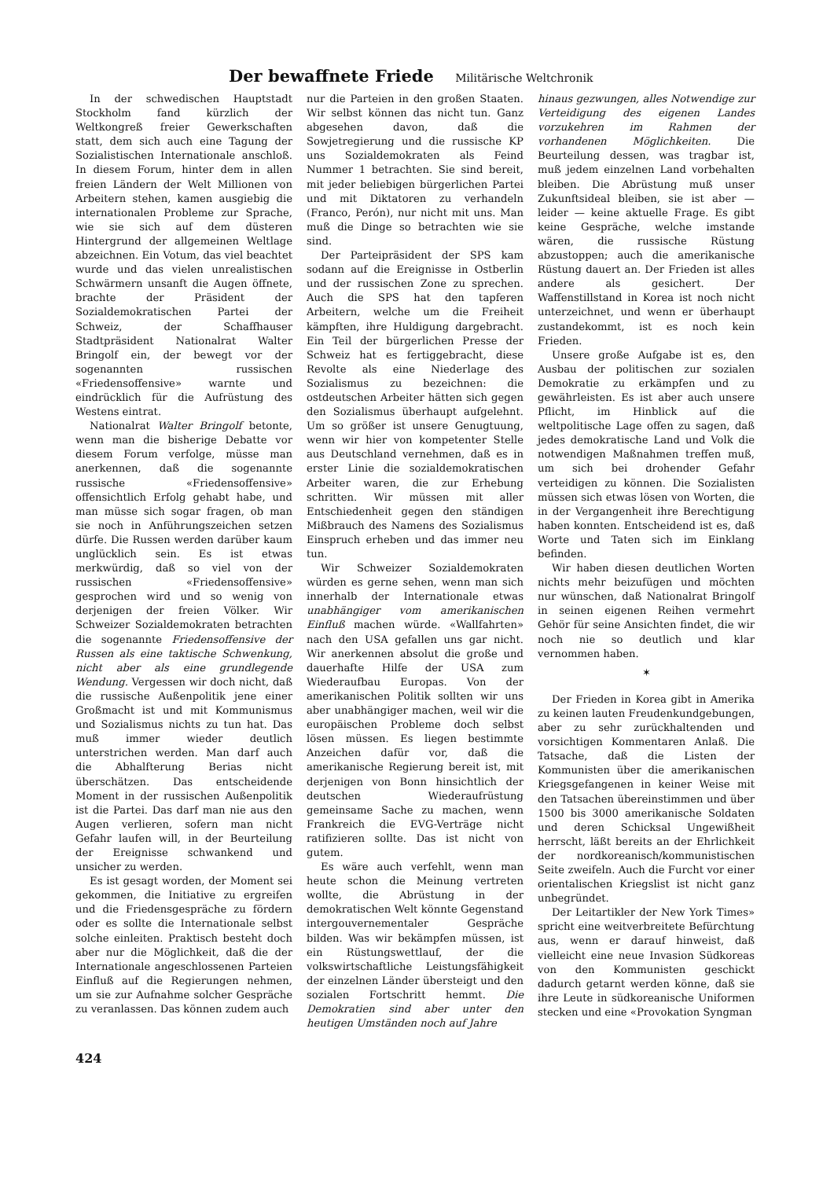Der bewaffnete Friede Militärische Weltchronik
In der schwedischen Hauptstadt Stockholm fand kürzlich der Weltkongreß freier Gewerkschaften statt, dem sich auch eine Tagung der Sozialistischen Internationale anschloß. In diesem Forum, hinter dem in allen freien Ländern der Welt Millionen von Arbeitern stehen, kamen ausgiebig die internationalen Probleme zur Sprache, wie sie sich auf dem düsteren Hintergrund der allgemeinen Weltlage abzeichnen. Ein Votum, das viel beachtet wurde und das vielen unrealistischen Schwärmern unsanft die Augen öffnete, brachte der Präsident der Sozialdemokratischen Partei der Schweiz, der Schaffhauser Stadtpräsident Nationalrat Walter Bringolf ein, der bewegt vor der sogenannten russischen «Friedensoffensive» warnte und eindrücklich für die Aufrüstung des Westens eintrat.
Nationalrat Walter Bringolf betonte, wenn man die bisherige Debatte vor diesem Forum verfolge, müsse man anerkennen, daß die sogenannte russische «Friedensoffensive» offensichtlich Erfolg gehabt habe, und man müsse sich sogar fragen, ob man sie noch in Anführungszeichen setzen dürfe. Die Russen werden darüber kaum unglücklich sein. Es ist etwas merkwürdig, daß so viel von der russischen «Friedensoffensive» gesprochen wird und so wenig von derjenigen der freien Völker. Wir Schweizer Sozialdemokraten betrachten die sogenannte Friedensoffensive der Russen als eine taktische Schwenkung, nicht aber als eine grundlegende Wendung. Vergessen wir doch nicht, daß die russische Außenpolitik jene einer Großmacht ist und mit Kommunismus und Sozialismus nichts zu tun hat. Das muß immer wieder deutlich unterstrichen werden. Man darf auch die Abhalfterung Berias nicht überschätzen. Das entscheidende Moment in der russischen Außenpolitik ist die Partei. Das darf man nie aus den Augen verlieren, sofern man nicht Gefahr laufen will, in der Beurteilung der Ereignisse schwankend und unsicher zu werden.
Es ist gesagt worden, der Moment sei gekommen, die Initiative zu ergreifen und die Friedensgespräche zu fördern oder es sollte die Internationale selbst solche einleiten. Praktisch besteht doch aber nur die Möglichkeit, daß die der Internationale angeschlossenen Parteien Einfluß auf die Regierungen nehmen, um sie zur Aufnahme solcher Gespräche zu veranlassen. Das können zudem auch
nur die Parteien in den großen Staaten. Wir selbst können das nicht tun. Ganz abgesehen davon, daß die Sowjetregierung und die russische KP uns Sozialdemokraten als Feind Nummer 1 betrachten. Sie sind bereit, mit jeder beliebigen bürgerlichen Partei und mit Diktatoren zu verhandeln (Franco, Perón), nur nicht mit uns. Man muß die Dinge so betrachten wie sie sind.
Der Parteipräsident der SPS kam sodann auf die Ereignisse in Ostberlin und der russischen Zone zu sprechen. Auch die SPS hat den tapferen Arbeitern, welche um die Freiheit kämpften, ihre Huldigung dargebracht. Ein Teil der bürgerlichen Presse der Schweiz hat es fertiggebracht, diese Revolte als eine Niederlage des Sozialismus zu bezeichnen: die ostdeutschen Arbeiter hätten sich gegen den Sozialismus überhaupt aufgelehnt. Um so größer ist unsere Genugtuung, wenn wir hier von kompetenter Stelle aus Deutschland vernehmen, daß es in erster Linie die sozialdemokratischen Arbeiter waren, die zur Erhebung schritten. Wir müssen mit aller Entschiedenheit gegen den ständigen Mißbrauch des Namens des Sozialismus Einspruch erheben und das immer neu tun.
Wir Schweizer Sozialdemokraten würden es gerne sehen, wenn man sich innerhalb der Internationale etwas unabhängiger vom amerikanischen Einfluß machen würde. «Wallfahrten» nach den USA gefallen uns gar nicht. Wir anerkennen absolut die große und dauerhafte Hilfe der USA zum Wiederaufbau Europas. Von der amerikanischen Politik sollten wir uns aber unabhängiger machen, weil wir die europäischen Probleme doch selbst lösen müssen. Es liegen bestimmte Anzeichen dafür vor, daß die amerikanische Regierung bereit ist, mit derjenigen von Bonn hinsichtlich der deutschen Wiederaufrüstung gemeinsame Sache zu machen, wenn Frankreich die EVG-Verträge nicht ratifizieren sollte. Das ist nicht von gutem.
Es wäre auch verfehlt, wenn man heute schon die Meinung vertreten wollte, die Abrüstung in der demokratischen Welt könnte Gegenstand intergouvernementaler Gespräche bilden. Was wir bekämpfen müssen, ist ein Rüstungswettlauf, der die volkswirtschaftliche Leistungsfähigkeit der einzelnen Länder übersteigt und den sozialen Fortschritt hemmt. Die Demokratien sind aber unter den heutigen Umständen noch auf Jahre
hinaus gezwungen, alles Notwendige zur Verteidigung des eigenen Landes vorzukehren im Rahmen der vorhandenen Möglichkeiten. Die Beurteilung dessen, was tragbar ist, muß jedem einzelnen Land vorbehalten bleiben. Die Abrüstung muß unser Zukunftsideal bleiben, sie ist aber — leider — keine aktuelle Frage. Es gibt keine Gespräche, welche imstande wären, die russische Rüstung abzustoppen; auch die amerikanische Rüstung dauert an. Der Frieden ist alles andere als gesichert. Der Waffenstillstand in Korea ist noch nicht unterzeichnet, und wenn er überhaupt zustandekommt, ist es noch kein Frieden.
Unsere große Aufgabe ist es, den Ausbau der politischen zur sozialen Demokratie zu erkämpfen und zu gewährleisten. Es ist aber auch unsere Pflicht, im Hinblick auf die weltpolitische Lage offen zu sagen, daß jedes demokratische Land und Volk die notwendigen Maßnahmen treffen muß, um sich bei drohender Gefahr verteidigen zu können. Die Sozialisten müssen sich etwas lösen von Worten, die in der Vergangenheit ihre Berechtigung haben konnten. Entscheidend ist es, daß Worte und Taten sich im Einklang befinden.
Wir haben diesen deutlichen Worten nichts mehr beizufügen und möchten nur wünschen, daß Nationalrat Bringolf in seinen eigenen Reihen vermehrt Gehör für seine Ansichten findet, die wir noch nie so deutlich und klar vernommen haben.
✶
Der Frieden in Korea gibt in Amerika zu keinen lauten Freudenkundgebungen, aber zu sehr zurückhaltenden und vorsichtigen Kommentaren Anlaß. Die Tatsache, daß die Listen der Kommunisten über die amerikanischen Kriegsgefangenen in keiner Weise mit den Tatsachen übereinstimmen und über 1500 bis 3000 amerikanische Soldaten und deren Schicksal Ungewißheit herrscht, läßt bereits an der Ehrlichkeit der nordkoreanisch/kommunistischen Seite zweifeln. Auch die Furcht vor einer orientalischen Kriegslist ist nicht ganz unbegründet.
Der Leitartikler der New York Times» spricht eine weitverbreitete Befürchtung aus, wenn er darauf hinweist, daß vielleicht eine neue Invasion Südkoreas von den Kommunisten geschickt dadurch getarnt werden könne, daß sie ihre Leute in südkoreanische Uniformen stecken und eine «Provokation Syngman
424